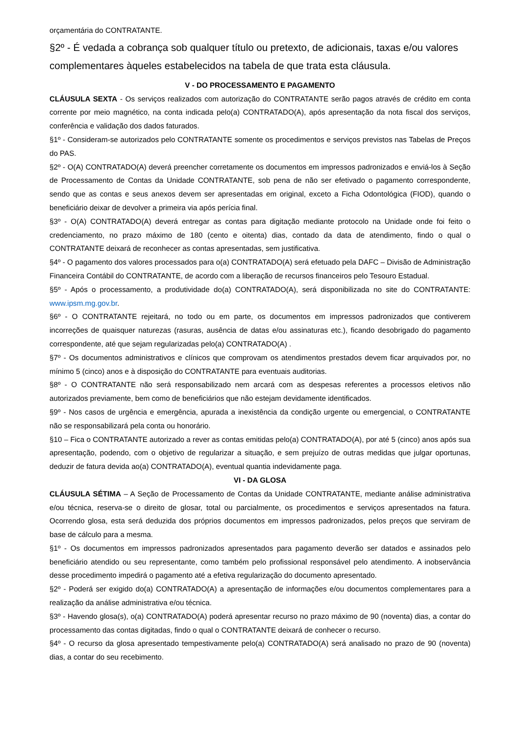orçamentária do CONTRATANTE.
§2º - É vedada a cobrança sob qualquer título ou pretexto, de adicionais, taxas e/ou valores complementares àqueles estabelecidos na tabela de que trata esta cláusula.
V - DO PROCESSAMENTO E PAGAMENTO
CLÁUSULA SEXTA - Os serviços realizados com autorização do CONTRATANTE serão pagos através de crédito em conta corrente por meio magnético, na conta indicada pelo(a) CONTRATADO(A), após apresentação da nota fiscal dos serviços, conferência e validação dos dados faturados.
§1º - Consideram-se autorizados pelo CONTRATANTE somente os procedimentos e serviços previstos nas Tabelas de Preços do PAS.
§2º - O(A) CONTRATADO(A) deverá preencher corretamente os documentos em impressos padronizados e enviá-los à Seção de Processamento de Contas da Unidade CONTRATANTE, sob pena de não ser efetivado o pagamento correspondente, sendo que as contas e seus anexos devem ser apresentadas em original, exceto a Ficha Odontológica (FIOD), quando o beneficiário deixar de devolver a primeira via após perícia final.
§3º - O(A) CONTRATADO(A) deverá entregar as contas para digitação mediante protocolo na Unidade onde foi feito o credenciamento, no prazo máximo de 180 (cento e oitenta) dias, contado da data de atendimento, findo o qual o CONTRATANTE deixará de reconhecer as contas apresentadas, sem justificativa.
§4º - O pagamento dos valores processados para o(a) CONTRATADO(A) será efetuado pela DAFC – Divisão de Administração Financeira Contábil do CONTRATANTE, de acordo com a liberação de recursos financeiros pelo Tesouro Estadual.
§5º - Após o processamento, a produtividade do(a) CONTRATADO(A), será disponibilizada no site do CONTRATANTE: www.ipsm.mg.gov.br.
§6º - O CONTRATANTE rejeitará, no todo ou em parte, os documentos em impressos padronizados que contiverem incorreções de quaisquer naturezas (rasuras, ausência de datas e/ou assinaturas etc.), ficando desobrigado do pagamento correspondente, até que sejam regularizadas pelo(a) CONTRATADO(A) .
§7º - Os documentos administrativos e clínicos que comprovam os atendimentos prestados devem ficar arquivados por, no mínimo 5 (cinco) anos e à disposição do CONTRATANTE para eventuais auditorias.
§8º - O CONTRATANTE não será responsabilizado nem arcará com as despesas referentes a processos eletivos não autorizados previamente, bem como de beneficiários que não estejam devidamente identificados.
§9º - Nos casos de urgência e emergência, apurada a inexistência da condição urgente ou emergencial, o CONTRATANTE não se responsabilizará pela conta ou honorário.
§10 – Fica o CONTRATANTE autorizado a rever as contas emitidas pelo(a) CONTRATADO(A), por até 5 (cinco) anos após sua apresentação, podendo, com o objetivo de regularizar a situação, e sem prejuízo de outras medidas que julgar oportunas, deduzir de fatura devida ao(a) CONTRATADO(A), eventual quantia indevidamente paga.
VI - DA GLOSA
CLÁUSULA SÉTIMA – A Seção de Processamento de Contas da Unidade CONTRATANTE, mediante análise administrativa e/ou técnica, reserva-se o direito de glosar, total ou parcialmente, os procedimentos e serviços apresentados na fatura. Ocorrendo glosa, esta será deduzida dos próprios documentos em impressos padronizados, pelos preços que serviram de base de cálculo para a mesma.
§1º - Os documentos em impressos padronizados apresentados para pagamento deverão ser datados e assinados pelo beneficiário atendido ou seu representante, como também pelo profissional responsável pelo atendimento. A inobservância desse procedimento impedirá o pagamento até a efetiva regularização do documento apresentado.
§2º - Poderá ser exigido do(a) CONTRATADO(A) a apresentação de informações e/ou documentos complementares para a realização da análise administrativa e/ou técnica.
§3º - Havendo glosa(s), o(a) CONTRATADO(A) poderá apresentar recurso no prazo máximo de 90 (noventa) dias, a contar do processamento das contas digitadas, findo o qual o CONTRATANTE deixará de conhecer o recurso.
§4º - O recurso da glosa apresentado tempestivamente pelo(a) CONTRATADO(A) será analisado no prazo de 90 (noventa) dias, a contar do seu recebimento.